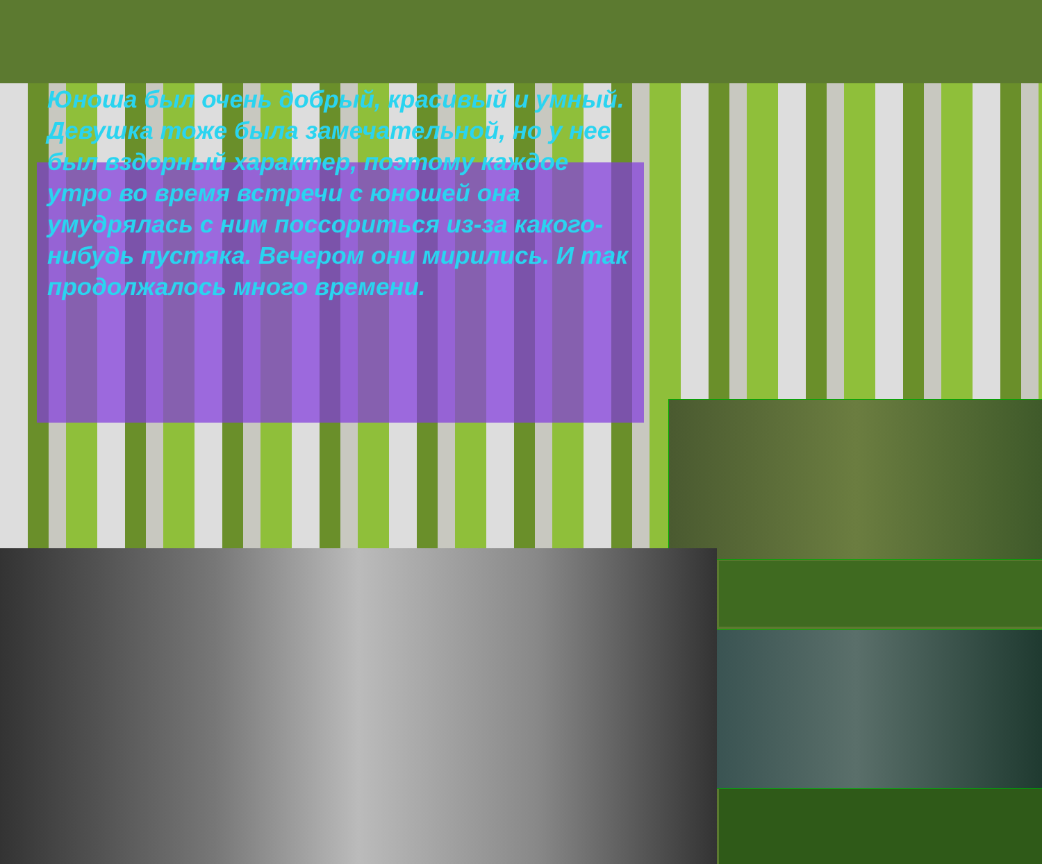Юноша был очень добрый, красивый и умный. Девушка тоже была замечательной, но у нее был вздорный характер, поэтому каждое утро во время встречи с юношей она умудрялась с ним поссориться из-за какого-нибудь пустяка. Вечером они мирились. И так продолжалось много времени.